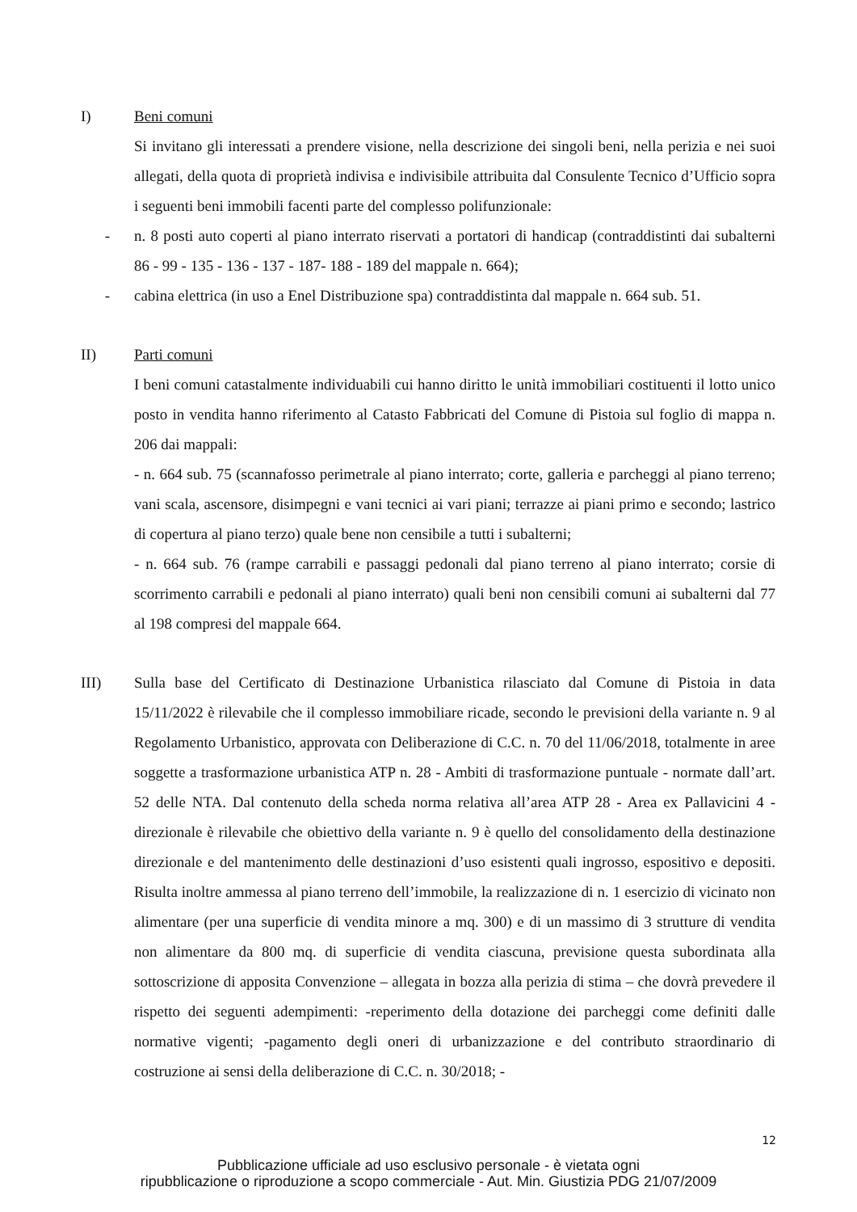I) Beni comuni
Si invitano gli interessati a prendere visione, nella descrizione dei singoli beni, nella perizia e nei suoi allegati, della quota di proprietà indivisa e indivisibile attribuita dal Consulente Tecnico d’Ufficio sopra i seguenti beni immobili facenti parte del complesso polifunzionale:
- n. 8 posti auto coperti al piano interrato riservati a portatori di handicap (contraddistinti dai subalterni 86 - 99 - 135 - 136 - 137 - 187- 188 - 189 del mappale n. 664);
- cabina elettrica (in uso a Enel Distribuzione spa) contraddistinta dal mappale n. 664 sub. 51.
II) Parti comuni
I beni comuni catastalmente individuabili cui hanno diritto le unità immobiliari costituenti il lotto unico posto in vendita hanno riferimento al Catasto Fabbricati del Comune di Pistoia sul foglio di mappa n. 206 dai mappali:
- n. 664 sub. 75 (scannafosso perimetrale al piano interrato; corte, galleria e parcheggi al piano terreno; vani scala, ascensore, disimpegni e vani tecnici ai vari piani; terrazze ai piani primo e secondo; lastrico di copertura al piano terzo) quale bene non censibile a tutti i subalterni;
- n. 664 sub. 76 (rampe carrabili e passaggi pedonali dal piano terreno al piano interrato; corsie di scorrimento carrabili e pedonali al piano interrato) quali beni non censibili comuni ai subalterni dal 77 al 198 compresi del mappale 664.
III) Sulla base del Certificato di Destinazione Urbanistica rilasciato dal Comune di Pistoia in data 15/11/2022 è rilevabile che il complesso immobiliare ricade, secondo le previsioni della variante n. 9 al Regolamento Urbanistico, approvata con Deliberazione di C.C. n. 70 del 11/06/2018, totalmente in aree soggette a trasformazione urbanistica ATP n. 28 - Ambiti di trasformazione puntuale - normate dall’art. 52 delle NTA. Dal contenuto della scheda norma relativa all’area ATP 28 - Area ex Pallavicini 4 - direzionale è rilevabile che obiettivo della variante n. 9 è quello del consolidamento della destinazione direzionale e del mantenimento delle destinazioni d’uso esistenti quali ingrosso, espositivo e depositi. Risulta inoltre ammessa al piano terreno dell’immobile, la realizzazione di n. 1 esercizio di vicinato non alimentare (per una superficie di vendita minore a mq. 300) e di un massimo di 3 strutture di vendita non alimentare da 800 mq. di superficie di vendita ciascuna, previsione questa subordinata alla sottoscrizione di apposita Convenzione – allegata in bozza alla perizia di stima – che dovrà prevedere il rispetto dei seguenti adempimenti: -reperimento della dotazione dei parcheggi come definiti dalle normative vigenti; -pagamento degli oneri di urbanizzazione e del contributo straordinario di costruzione ai sensi della deliberazione di C.C. n. 30/2018; -
12
Pubblicazione ufficiale ad uso esclusivo personale - è vietata ogni
ripubblicazione o riproduzione a scopo commerciale - Aut. Min. Giustizia PDG 21/07/2009